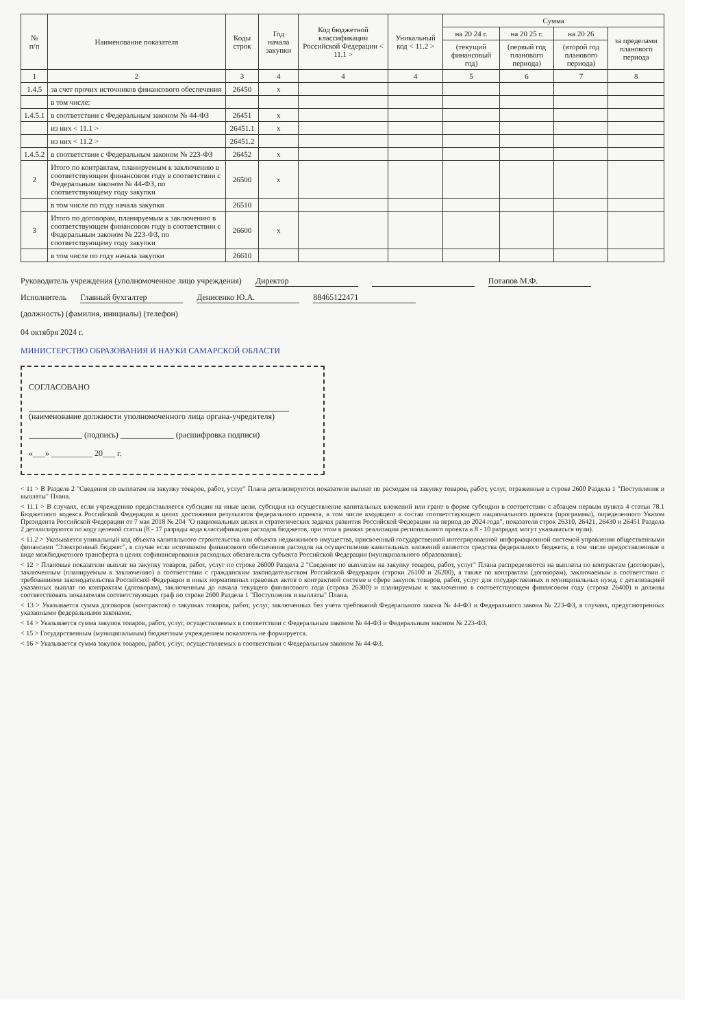| № п/п | Наименование показателя | Коды строк | Год начала закупки | Код бюджетной классификации Российской Федерации < 11.1 > | Уникальный код < 11.2 > | Сумма | | | |
| --- | --- | --- | --- | --- | --- | --- | --- | --- | --- |
| | | | | | | на 20 24 г. | на 20 25 г. | на 20 26 | за пределами планового периода |
| | | | | | | (текущий финансовый год) | (первый год планового периода) | (второй год планового периода) | |
| 1 | 2 | 3 | 4 | 4 | 4 | 5 | 6 | 7 | 8 |
| 1.4.5 | за счет прочих источников финансового обеспечения | 26450 | x | | | | | | |
| | в том числе: | | | | | | | | |
| 1.4.5.1 | в соответствии с Федеральным законом № 44-ФЗ | 26451 | x | | | | | | |
| | из них < 11.1 > | 26451.1 | x | | | | | | |
| | из них < 11.2 > | 26451.2 | | | | | | | |
| 1.4.5.2 | в соответствии с Федеральным законом № 223-ФЗ | 26452 | x | | | | | | |
| 2 | Итого по контрактам, планируемым к заключению в соответствующем финансовом году в соответствии с Федеральным законом № 44-ФЗ, по соответствующему году закупки | 26500 | x | | | | | | |
| | в том числе по году начала закупки | 26510 | | | | | | | |
| 3 | Итого по договорам, планируемым к заключению в соответствующем финансовом году в соответствии с Федеральным законом № 223-ФЗ, по соответствующему году закупки | 26600 | x | | | | | | |
| | в том числе по году начала закупки | 26610 | | | | | | | |
Руководитель учреждения (уполномоченное лицо учреждения) Директор Потапов М.Ф.
Исполнитель Главный бухгалтер Денисенко Ю.А. 88465122471
(должность) (фамилия, инициалы) (телефон)
04 октября 2024 г.
МИНИСТЕРСТВО ОБРАЗОВАНИЯ И НАУКИ САМАРСКОЙ ОБЛАСТИ
СОГЛАСОВАНО
(наименование должности уполномоченного лица органа-учредителя)
_____________ (подпись) _____________ (расшифровка подписи)
«___» __________ 20___ г.
< 11 > В Разделе 2 "Сведения по выплатам на закупку товаров, работ, услуг" Плана детализируются показатели выплат по расходам на закупку товаров, работ, услуг, отраженные в строке 2600 Раздела 1 "Поступления и выплаты" Плана.
< 11.1 > В случаях, если учреждению предоставляется субсидия на иные цели, субсидия на осуществление капитальных вложений или грант в форме субсидии в соответствии с абзацем первым пункта 4 статьи 78.1 Бюджетного кодекса Российской Федерации в целях достижения результатов федерального проекта, в том числе входящего в состав соответствующего национального проекта (программы), определенного Указом Президента Российской Федерации от 7 мая 2018 № 204 "О национальных целях и стратегических задачах развития Российской Федерации на период до 2024 года", показатели строк 26310, 26421, 26430 и 26451 Раздела 2 детализируются по коду целевой статьи (8 - 17 разряды кода классификации расходов бюджетов, при этом в рамках реализации регионального проекта в 8 - 10 разрядах могут указываться нули).
< 11.2 > Указывается уникальный код объекта капитального строительства или объекта недвижимого имущества, присвоенный государственной интегрированной информационной системой управления общественными финансами "Электронный бюджет", в случае если источником финансового обеспечения расходов на осуществление капитальных вложений являются средства федерального бюджета, в том числе предоставленные в виде межбюджетного трансферта в целях софинансирования расходных обязательств субъекта Российской Федерации (муниципального образования).
< 12 > Плановые показатели выплат на закупку товаров, работ, услуг по строке 26000 Раздела 2 "Сведения по выплатам на закупку товаров, работ, услуг" Плана распределяются на выплаты по контрактам (договорам), заключенным (планируемым к заключению) в соответствии с гражданским законодательством Российской Федерации (строки 26100 и 26200), а также по контрактам (договорам), заключаемым в соответствии с требованиями законодательства Российской Федерации и иных нормативных правовых актов о контрактной системе в сфере закупок товаров, работ, услуг для государственных и муниципальных нужд, с детализацией указанных выплат по контрактам (договорам), заключенным до начала текущего финансового года (строка 26300) и планируемым к заключению в соответствующем финансовом году (строка 26400) и должны соответствовать показателям соответствующих граф по строке 2600 Раздела 1 "Поступления и выплаты" Плана.
< 13 > Указывается сумма договоров (контрактов) о закупках товаров, работ, услуг, заключенных без учета требований Федерального закона № 44-ФЗ и Федерального закона № 223-ФЗ, в случаях, предусмотренных указанными федеральными законами.
< 14 > Указывается сумма закупок товаров, работ, услуг, осуществляемых в соответствии с Федеральным законом № 44-ФЗ и Федеральным законом № 223-ФЗ.
< 15 > Государственным (муниципальным) бюджетным учреждением показатель не формируется.
< 16 > Указывается сумма закупок товаров, работ, услуг, осуществляемых в соответствии с Федеральным законом № 44-ФЗ.